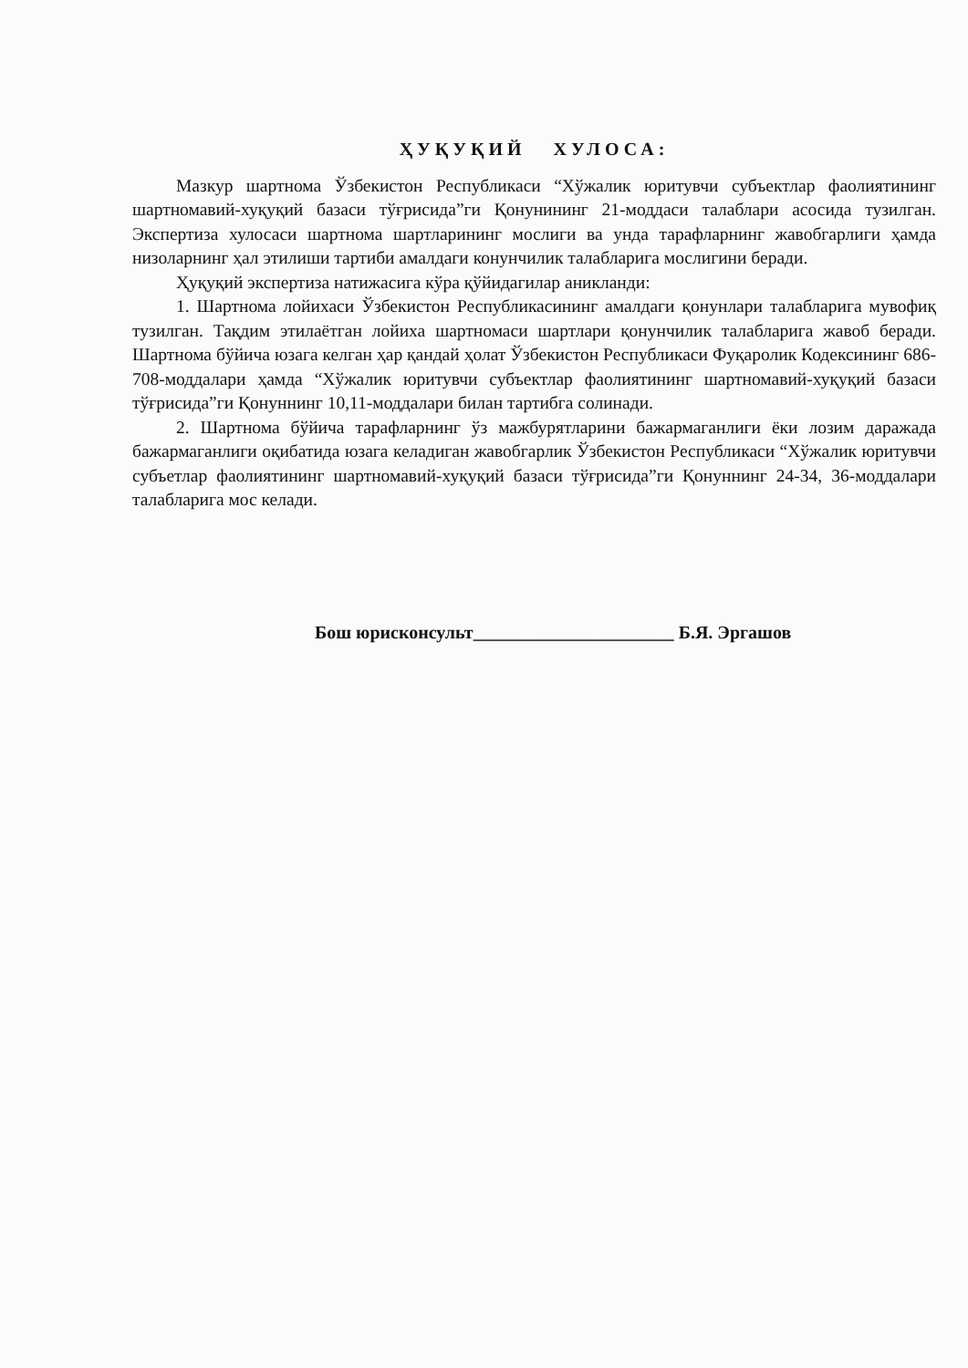ҲУҚУҚИЙ ХУЛОСА:
Мазкур шартнома Ўзбекистон Республикаси “Хўжалик юритувчи субъектлар фаолиятининг шартномавий-хуқуқий базаси тўғрисида”ги Қонунининг 21-моддаси талаблари асосида тузилган. Экспертиза хулосаси шартнома шартларининг мослиги ва унда тарафларнинг жавобгарлиги ҳамда низоларнинг ҳал этилиши тартиби амалдаги конунчилик талабларига мослигини беради.
Ҳуқуқий экспертиза натижасига кўра қўйидагилар аникланди:
1. Шартнома лойихаси Ўзбекистон Республикасининг амалдаги қонунлари талабларига мувофиқ тузилган. Тақдим этилаётган лойиха шартномаси шартлари қонунчилик талабларига жавоб беради. Шартнома бўйича юзага келган ҳар қандай ҳолат Ўзбекистон Республикаси Фуқаролик Кодексининг 686-708-моддалари ҳамда “Хўжалик юритувчи субъектлар фаолиятининг шартномавий-хуқуқий базаси тўғрисида”ги Қонуннинг 10,11-моддалари билан тартибга солинади.
2. Шартнома бўйича тарафларнинг ўз мажбурятларини бажармаганлиги ёки лозим даражада бажармаганлиги оқибатида юзага келадиган жавобгарлик Ўзбекистон Республикаси “Хўжалик юритувчи субъетлар фаолиятининг шартномавий-хуқуқий базаси тўғрисида”ги Қонуннинг 24-34, 36-моддалари талабларига мос келади.
Бош юрисконсульт______________________ Б.Я. Эргашов